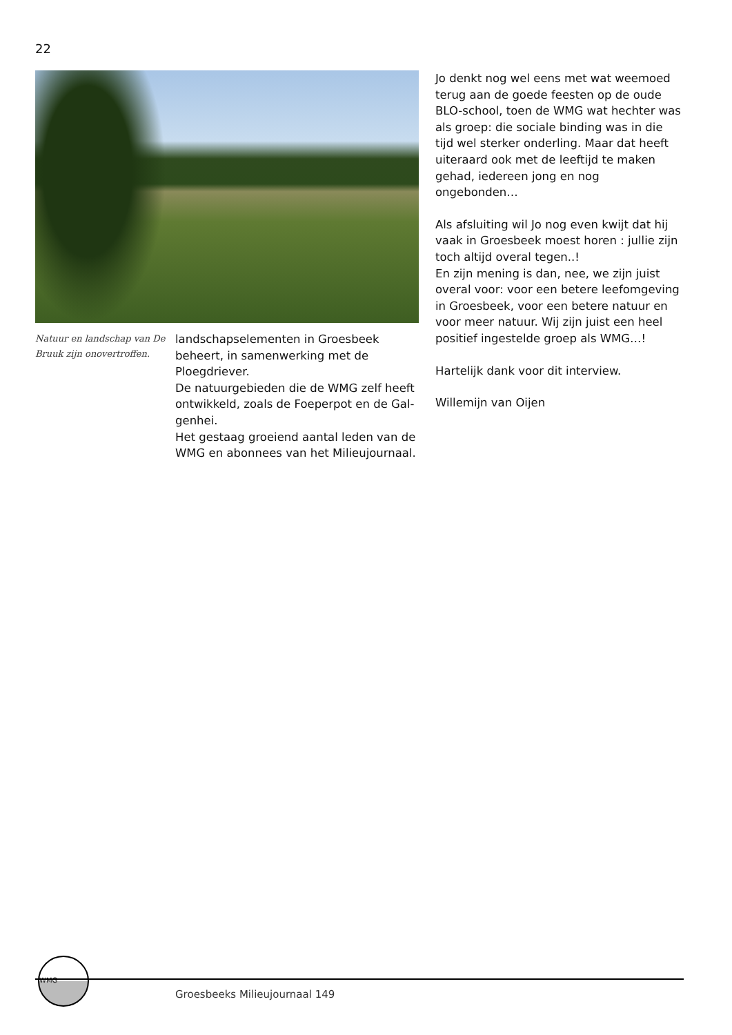22
Natuur en landschap van De Bruuk zijn onovertroffen.
landschapselementen in Groesbeek beheert, in samenwerking met de Ploegdriever.
De natuurgebieden die de WMG zelf heeft ontwikkeld, zoals de Foeperpot en de Gal-genhei.
Het gestaag groeiend aantal leden van de WMG en abonnees van het Milieujournaal.
Jo denkt nog wel eens met wat weemoed terug aan de goede feesten op de oude BLO-school, toen de WMG wat hechter was als groep: die sociale binding was in die tijd wel sterker onderling. Maar dat heeft uiteraard ook met de leeftijd te maken gehad, iedereen jong en nog ongebonden…
Als afsluiting wil Jo nog even kwijt dat hij vaak in Groesbeek moest horen : jullie zijn toch altijd overal tegen..!
En zijn mening is dan, nee, we zijn juist overal voor: voor een betere leefomgeving in Groesbeek, voor een betere natuur en voor meer natuur. Wij zijn juist een heel positief ingestelde groep als WMG…!
Hartelijk dank voor dit interview.
Willemijn van Oijen
WMG
Groesbeeks Milieujournaal 149